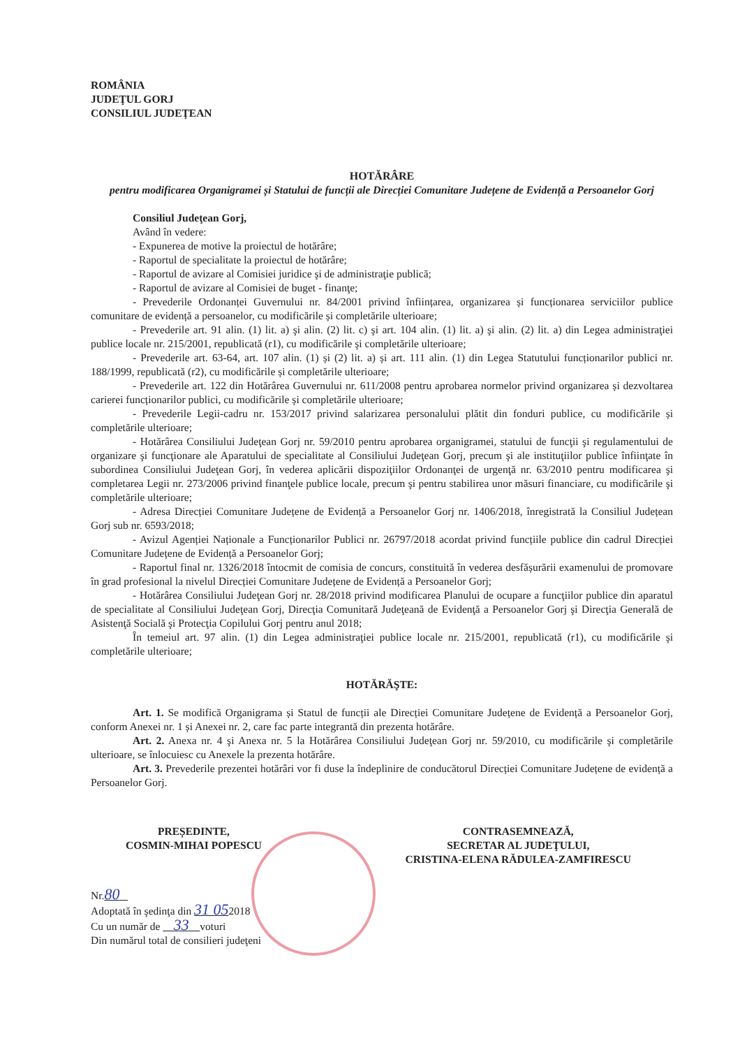ROMÂNIA
JUDEŢUL GORJ
CONSILIUL JUDEŢEAN
HOTĂRÂRE
pentru modificarea Organigramei și Statului de funcții ale Direcției Comunitare Județene de Evidență a Persoanelor Gorj
Consiliul Judeţean Gorj,
Având în vedere:
- Expunerea de motive la proiectul de hotărâre;
- Raportul de specialitate la proiectul de hotărâre;
- Raportul de avizare al Comisiei juridice şi de administraţie publică;
- Raportul de avizare al Comisiei de buget - finanţe;
- Prevederile Ordonanței Guvernului nr. 84/2001 privind înființarea, organizarea și funcționarea serviciilor publice comunitare de evidență a persoanelor, cu modificările și completările ulterioare;
- Prevederile art. 91 alin. (1) lit. a) şi alin. (2) lit. c) şi art. 104 alin. (1) lit. a) şi alin. (2) lit. a) din Legea administraţiei publice locale nr. 215/2001, republicată (r1), cu modificările şi completările ulterioare;
- Prevederile art. 63-64, art. 107 alin. (1) și (2) lit. a) și art. 111 alin. (1) din Legea Statutului funcționarilor publici nr. 188/1999, republicată (r2), cu modificările și completările ulterioare;
- Prevederile art. 122 din Hotărârea Guvernului nr. 611/2008 pentru aprobarea normelor privind organizarea și dezvoltarea carierei funcționarilor publici, cu modificările și completările ulterioare;
- Prevederile Legii-cadru nr. 153/2017 privind salarizarea personalului plătit din fonduri publice, cu modificările și completările ulterioare;
- Hotărârea Consiliului Judeţean Gorj nr. 59/2010 pentru aprobarea organigramei, statului de funcţii şi regulamentului de organizare şi funcţionare ale Aparatului de specialitate al Consiliului Judeţean Gorj, precum şi ale instituţiilor publice înfiinţate în subordinea Consiliului Judeţean Gorj, în vederea aplicării dispoziţiilor Ordonanţei de urgenţă nr. 63/2010 pentru modificarea şi completarea Legii nr. 273/2006 privind finanţele publice locale, precum şi pentru stabilirea unor măsuri financiare, cu modificările şi completările ulterioare;
- Adresa Direcției Comunitare Județene de Evidență a Persoanelor Gorj nr. 1406/2018, înregistrată la Consiliul Județean Gorj sub nr. 6593/2018;
- Avizul Agenției Naționale a Funcționarilor Publici nr. 26797/2018 acordat privind funcțiile publice din cadrul Direcției Comunitare Județene de Evidență a Persoanelor Gorj;
- Raportul final nr. 1326/2018 întocmit de comisia de concurs, constituită în vederea desfășurării examenului de promovare în grad profesional la nivelul Direcției Comunitare Județene de Evidență a Persoanelor Gorj;
- Hotărârea Consiliului Judeţean Gorj nr. 28/2018 privind modificarea Planului de ocupare a funcţiilor publice din aparatul de specialitate al Consiliului Judeţean Gorj, Direcţia Comunitară Judeţeană de Evidenţă a Persoanelor Gorj şi Direcţia Generală de Asistenţă Socială şi Protecţia Copilului Gorj pentru anul 2018;
În temeiul art. 97 alin. (1) din Legea administraţiei publice locale nr. 215/2001, republicată (r1), cu modificările şi completările ulterioare;
HOTĂRĂŞTE:
Art. 1. Se modifică Organigrama și Statul de funcții ale Direcției Comunitare Județene de Evidență a Persoanelor Gorj, conform Anexei nr. 1 și Anexei nr. 2, care fac parte integrantă din prezenta hotărâre.
Art. 2. Anexa nr. 4 şi Anexa nr. 5 la Hotărârea Consiliului Judeţean Gorj nr. 59/2010, cu modificările şi completările ulterioare, se înlocuiesc cu Anexele la prezenta hotărâre.
Art. 3. Prevederile prezentei hotărâri vor fi duse la îndeplinire de conducătorul Direcției Comunitare Județene de evidență a Persoanelor Gorj.
PREȘEDINTE,
COSMIN-MIHAI POPESCU
CONTRASEMNEAZĂ,
SECRETAR AL JUDEŢULUI,
CRISTINA-ELENA RĂDULEA-ZAMFIRESCU
Nr.80
Adoptată în şedinţa din 31 052018
Cu un număr de 33 voturi
Din numărul total de consilieri judeţeni